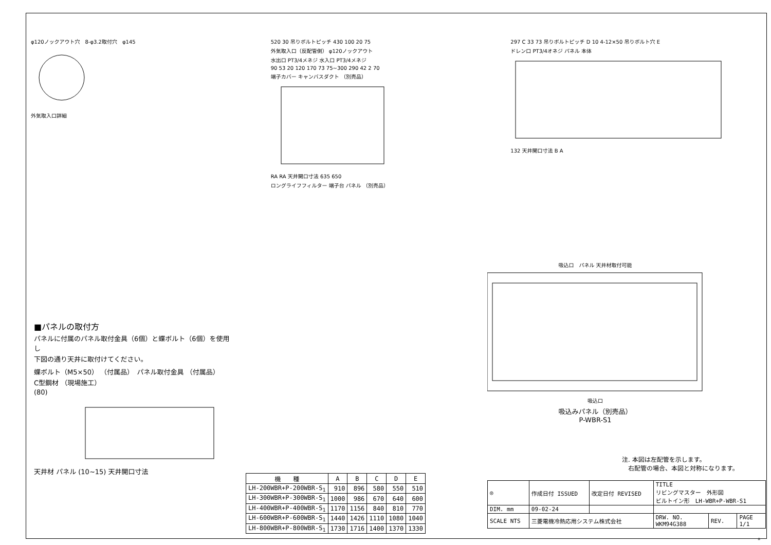φ120ノックアウト穴　8-φ3.2取付穴　φ145
外気取入口詳細
520 30 吊りボルトピッチ 430 100 20 75
外気取入口（反配管側） φ120ノックアウト
水出口 PT3/4メネジ 水入口 PT3/4メネジ
90 53 20 120 170 73 75~300 290 42 2 70
端子カバー キャンバスダクト （別売品）
RA RA 天井開口寸法 635 650
ロングライフフィルター 端子台 パネル （別売品）
297 C 33 73 吊りボルトピッチ D 10 4-12×50 吊りボルト穴 E
ドレン口 PT3/4オネジ パネル 本体
132 天井開口寸法 B A
吸込口　パネル 天井材取付可能
吸込口
吸込みパネル（別売品）
P-WBR-S1
■パネルの取付方
パネルに付属のパネル取付金具（6個）と蝶ボルト（6個）を使用し
下図の通り天井に取付けてください。
蝶ボルト（M5×50） （付属品）　パネル取付金具 （付属品）
C型鋼材 （現場施工）
(80)
天井材 パネル (10~15) 天井開口寸法
注. 本図は左配管を示します。
　右配管の場合、本図と対称になります。
| 機 種 | A | B | C | D | E |
| --- | --- | --- | --- | --- | --- |
| LH-200WBR+P-200WBR-S<sub>1</sub> | 910 | 896 | 580 | 550 | 510 |
| LH-300WBR+P-300WBR-S<sub>1</sub> | 1000 | 986 | 670 | 640 | 600 |
| LH-400WBR+P-400WBR-S<sub>1</sub> | 1170 | 1156 | 840 | 810 | 770 |
| LH-600WBR+P-600WBR-S<sub>1</sub> | 1440 | 1426 | 1110 | 1080 | 1040 |
| LH-800WBR+P-800WBR-S<sub>1</sub> | 1730 | 1716 | 1400 | 1370 | 1330 |
| ◎ | 作成日付 ISSUED | 改定日付 REVISED | TITLE リビングマスター 外形図 ビルトイン形 LH-WBR+P-WBR-S1 | | |
| DIM. mm | 09-02-24 | | | | |
| SCALE NTS | 三菱電機冷熱応用システム株式会社 | | DRW. NO. WKM94G388 | REV. | PAGE 1/1 |
*